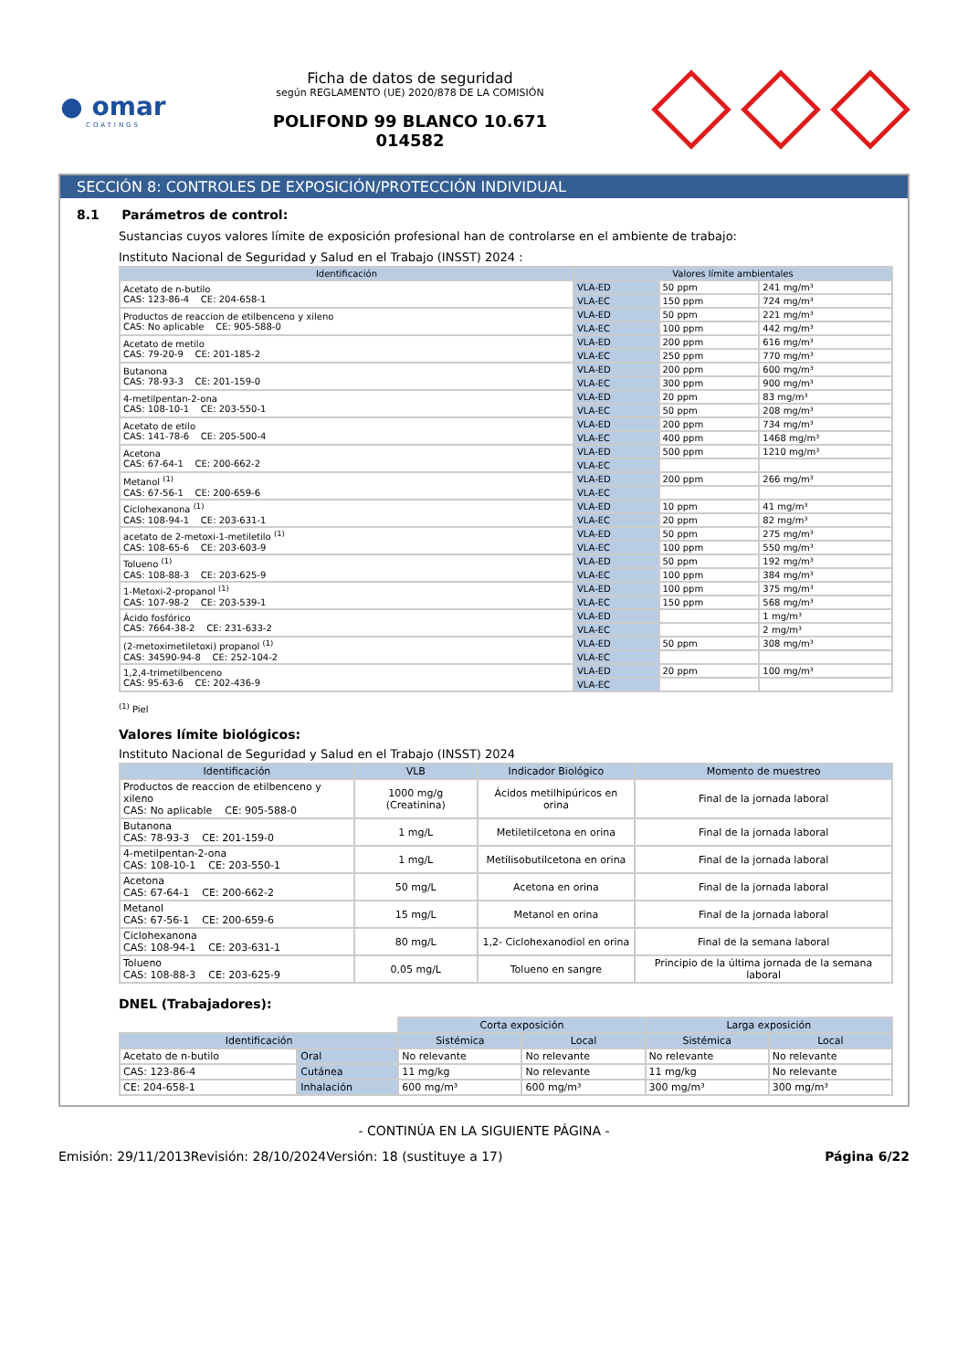● omar
COATINGS
Ficha de datos de seguridad
según REGLAMENTO (UE) 2020/878 DE LA COMISIÓN
POLIFOND 99 BLANCO 10.671
014582
SECCIÓN 8: CONTROLES DE EXPOSICIÓN/PROTECCIÓN INDIVIDUAL
8.1 Parámetros de control:
Sustancias cuyos valores límite de exposición profesional han de controlarse en el ambiente de trabajo:
Instituto Nacional de Seguridad y Salud en el Trabajo (INSST) 2024 :
| Identificación | Valores límite ambientales | | |
| --- | --- | --- | --- |
| Acetato de n-butilo CAS: 123-86-4 CE: 204-658-1 | VLA-ED | 50 ppm | 241 mg/m³ |
| | VLA-EC | 150 ppm | 724 mg/m³ |
| Productos de reaccion de etilbenceno y xileno CAS: No aplicable CE: 905-588-0 | VLA-ED | 50 ppm | 221 mg/m³ |
| | VLA-EC | 100 ppm | 442 mg/m³ |
| Acetato de metilo CAS: 79-20-9 CE: 201-185-2 | VLA-ED | 200 ppm | 616 mg/m³ |
| | VLA-EC | 250 ppm | 770 mg/m³ |
| Butanona CAS: 78-93-3 CE: 201-159-0 | VLA-ED | 200 ppm | 600 mg/m³ |
| | VLA-EC | 300 ppm | 900 mg/m³ |
| 4-metilpentan-2-ona CAS: 108-10-1 CE: 203-550-1 | VLA-ED | 20 ppm | 83 mg/m³ |
| | VLA-EC | 50 ppm | 208 mg/m³ |
| Acetato de etilo CAS: 141-78-6 CE: 205-500-4 | VLA-ED | 200 ppm | 734 mg/m³ |
| | VLA-EC | 400 ppm | 1468 mg/m³ |
| Acetona CAS: 67-64-1 CE: 200-662-2 | VLA-ED | 500 ppm | 1210 mg/m³ |
| | VLA-EC | | |
| Metanol <sup>(1)</sup> CAS: 67-56-1 CE: 200-659-6 | VLA-ED | 200 ppm | 266 mg/m³ |
| | VLA-EC | | |
| Ciclohexanona <sup>(1)</sup> CAS: 108-94-1 CE: 203-631-1 | VLA-ED | 10 ppm | 41 mg/m³ |
| | VLA-EC | 20 ppm | 82 mg/m³ |
| acetato de 2-metoxi-1-metiletilo <sup>(1)</sup> CAS: 108-65-6 CE: 203-603-9 | VLA-ED | 50 ppm | 275 mg/m³ |
| | VLA-EC | 100 ppm | 550 mg/m³ |
| Tolueno <sup>(1)</sup> CAS: 108-88-3 CE: 203-625-9 | VLA-ED | 50 ppm | 192 mg/m³ |
| | VLA-EC | 100 ppm | 384 mg/m³ |
| 1-Metoxi-2-propanol <sup>(1)</sup> CAS: 107-98-2 CE: 203-539-1 | VLA-ED | 100 ppm | 375 mg/m³ |
| | VLA-EC | 150 ppm | 568 mg/m³ |
| Ácido fosfórico CAS: 7664-38-2 CE: 231-633-2 | VLA-ED | | 1 mg/m³ |
| | VLA-EC | | 2 mg/m³ |
| (2-metoximetiletoxi) propanol <sup>(1)</sup> CAS: 34590-94-8 CE: 252-104-2 | VLA-ED | 50 ppm | 308 mg/m³ |
| | VLA-EC | | |
| 1,2,4-trimetilbenceno CAS: 95-63-6 CE: 202-436-9 | VLA-ED | 20 ppm | 100 mg/m³ |
| | VLA-EC | | |
<sup>(1)</sup> Piel
Valores límite biológicos:
Instituto Nacional de Seguridad y Salud en el Trabajo (INSST) 2024
| Identificación | VLB | Indicador Biológico | Momento de muestreo |
| --- | --- | --- | --- |
| Productos de reaccion de etilbenceno y xileno CAS: No aplicable CE: 905-588-0 | 1000 mg/g (Creatinina) | Ácidos metilhipúricos en orina | Final de la jornada laboral |
| Butanona CAS: 78-93-3 CE: 201-159-0 | 1 mg/L | Metiletilcetona en orina | Final de la jornada laboral |
| 4-metilpentan-2-ona CAS: 108-10-1 CE: 203-550-1 | 1 mg/L | Metilisobutilcetona en orina | Final de la jornada laboral |
| Acetona CAS: 67-64-1 CE: 200-662-2 | 50 mg/L | Acetona en orina | Final de la jornada laboral |
| Metanol CAS: 67-56-1 CE: 200-659-6 | 15 mg/L | Metanol en orina | Final de la jornada laboral |
| Ciclohexanona CAS: 108-94-1 CE: 203-631-1 | 80 mg/L | 1,2- Ciclohexanodiol en orina | Final de la semana laboral |
| Tolueno CAS: 108-88-3 CE: 203-625-9 | 0,05 mg/L | Tolueno en sangre | Principio de la última jornada de la semana laboral |
DNEL (Trabajadores):
| | | Corta exposición | | Larga exposición | |
| Identificación | | Sistémica | Local | Sistémica | Local |
| Acetato de n-butilo | Oral | No relevante | No relevante | No relevante | No relevante |
| CAS: 123-86-4 | Cutánea | 11 mg/kg | No relevante | 11 mg/kg | No relevante |
| CE: 204-658-1 | Inhalación | 600 mg/m³ | 600 mg/m³ | 300 mg/m³ | 300 mg/m³ |
- CONTINÚA EN LA SIGUIENTE PÁGINA -
Emisión: 29/11/2013 Revisión: 28/10/2024 Versión: 18 (sustituye a 17) Página 6/22